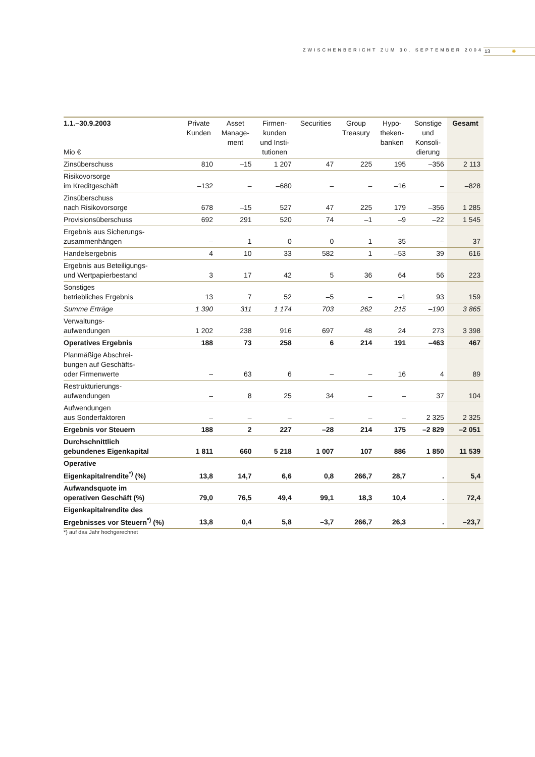ZWISCHENBERICHT ZUM 30. SEPTEMBER 2004
13 ✺
| 1.1.–30.9.2003 Mio € | Private Kunden | Asset Manage- ment | Firmen- kunden und Insti- tutionen | Securities | Group Treasury | Hypo- theken- banken | Sonstige und Konsoli- dierung | Gesamt |
| --- | --- | --- | --- | --- | --- | --- | --- | --- |
| Zinsüberschuss | 810 | –15 | 1 207 | 47 | 225 | 195 | –356 | 2 113 |
| Risikovorsorge im Kreditgeschäft | –132 | – | –680 | – | – | –16 | – | –828 |
| Zinsüberschuss nach Risikovorsorge | 678 | –15 | 527 | 47 | 225 | 179 | –356 | 1 285 |
| Provisionsüberschuss | 692 | 291 | 520 | 74 | –1 | –9 | –22 | 1 545 |
| Ergebnis aus Sicherungs- zusammenhängen | – | 1 | 0 | 0 | 1 | 35 | – | 37 |
| Handelsergebnis | 4 | 10 | 33 | 582 | 1 | –53 | 39 | 616 |
| Ergebnis aus Beteiligungs- und Wertpapierbestand | 3 | 17 | 42 | 5 | 36 | 64 | 56 | 223 |
| Sonstiges betriebliches Ergebnis | 13 | 7 | 52 | –5 | – | –1 | 93 | 159 |
| Summe Erträge | 1 390 | 311 | 1 174 | 703 | 262 | 215 | –190 | 3 865 |
| Verwaltungs- aufwendungen | 1 202 | 238 | 916 | 697 | 48 | 24 | 273 | 3 398 |
| Operatives Ergebnis | 188 | 73 | 258 | 6 | 214 | 191 | –463 | 467 |
| Planmäßige Abschrei- bungen auf Geschäfts- oder Firmenwerte | – | 63 | 6 | – | – | 16 | 4 | 89 |
| Restrukturierungs- aufwendungen | – | 8 | 25 | 34 | – | – | 37 | 104 |
| Aufwendungen aus Sonderfaktoren | – | – | – | – | – | – | 2 325 | 2 325 |
| Ergebnis vor Steuern | 188 | 2 | 227 | –28 | 214 | 175 | –2 829 | –2 051 |
| Durchschnittlich gebundenes Eigenkapital | 1 811 | 660 | 5 218 | 1 007 | 107 | 886 | 1 850 | 11 539 |
| Operative Eigenkapitalrendite<sup>*)</sup> (%) | 13,8 | 14,7 | 6,6 | 0,8 | 266,7 | 28,7 | . | 5,4 |
| Aufwandsquote im operativen Geschäft (%) | 79,0 | 76,5 | 49,4 | 99,1 | 18,3 | 10,4 | . | 72,4 |
| Eigenkapitalrendite des Ergebnisses vor Steuern<sup>*)</sup> (%) | 13,8 | 0,4 | 5,8 | –3,7 | 266,7 | 26,3 | . | –23,7 |
*) auf das Jahr hochgerechnet